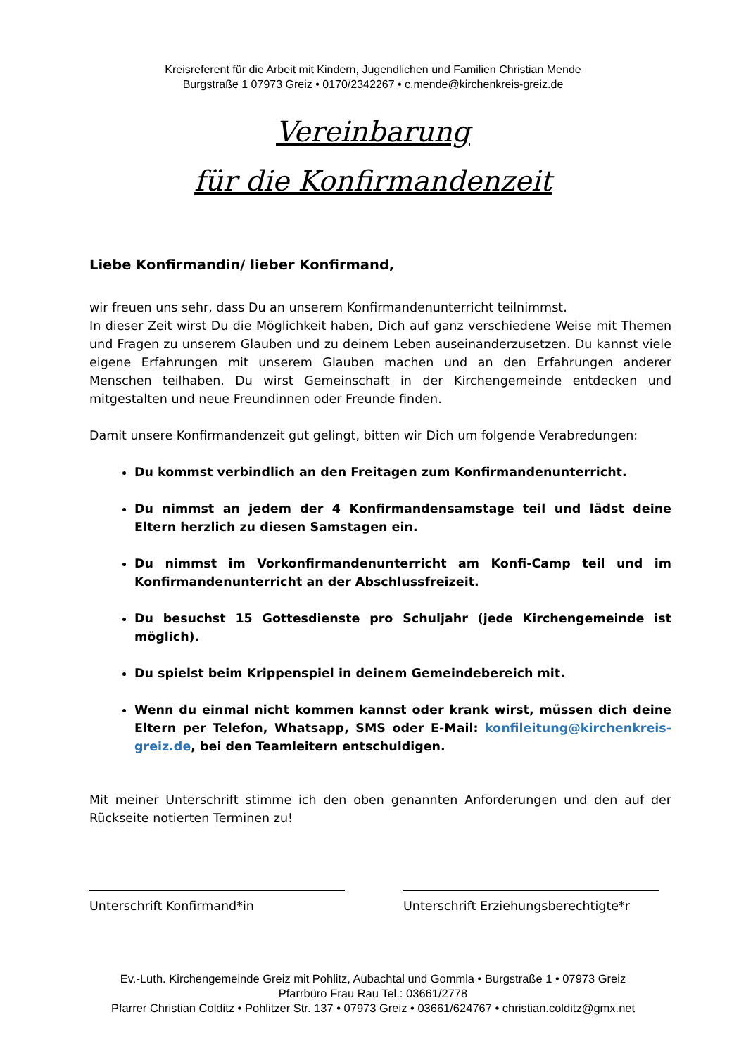Kreisreferent für die Arbeit mit Kindern, Jugendlichen und Familien Christian Mende
Burgstraße 1 07973 Greiz • 0170/2342267 • c.mende@kirchenkreis-greiz.de
Vereinbarung
für die Konfirmandenzeit
Liebe Konfirmandin/ lieber Konfirmand,
wir freuen uns sehr, dass Du an unserem Konfirmandenunterricht teilnimmst.
In dieser Zeit wirst Du die Möglichkeit haben, Dich auf ganz verschiedene Weise mit Themen und Fragen zu unserem Glauben und zu deinem Leben auseinanderzusetzen. Du kannst viele eigene Erfahrungen mit unserem Glauben machen und an den Erfahrungen anderer Menschen teilhaben. Du wirst Gemeinschaft in der Kirchengemeinde entdecken und mitgestalten und neue Freundinnen oder Freunde finden.
Damit unsere Konfirmandenzeit gut gelingt, bitten wir Dich um folgende Verabredungen:
Du kommst verbindlich an den Freitagen zum Konfirmandenunterricht.
Du nimmst an jedem der 4 Konfirmandensamstage teil und lädst deine Eltern herzlich zu diesen Samstagen ein.
Du nimmst im Vorkonfirmandenunterricht am Konfi-Camp teil und im Konfirmandenunterricht an der Abschlussfreizeit.
Du besuchst 15 Gottesdienste pro Schuljahr (jede Kirchengemeinde ist möglich).
Du spielst beim Krippenspiel in deinem Gemeindebereich mit.
Wenn du einmal nicht kommen kannst oder krank wirst, müssen dich deine Eltern per Telefon, Whatsapp, SMS oder E-Mail: konfileitung@kirchenkreis-greiz.de, bei den Teamleitern entschuldigen.
Mit meiner Unterschrift stimme ich den oben genannten Anforderungen und den auf der Rückseite notierten Terminen zu!
Unterschrift Konfirmand*in Unterschrift Erziehungsberechtigte*r
Ev.-Luth. Kirchengemeinde Greiz mit Pohlitz, Aubachtal und Gommla • Burgstraße 1 • 07973 Greiz
Pfarrbüro Frau Rau Tel.: 03661/2778
Pfarrer Christian Colditz • Pohlitzer Str. 137 • 07973 Greiz • 03661/624767 • christian.colditz@gmx.net